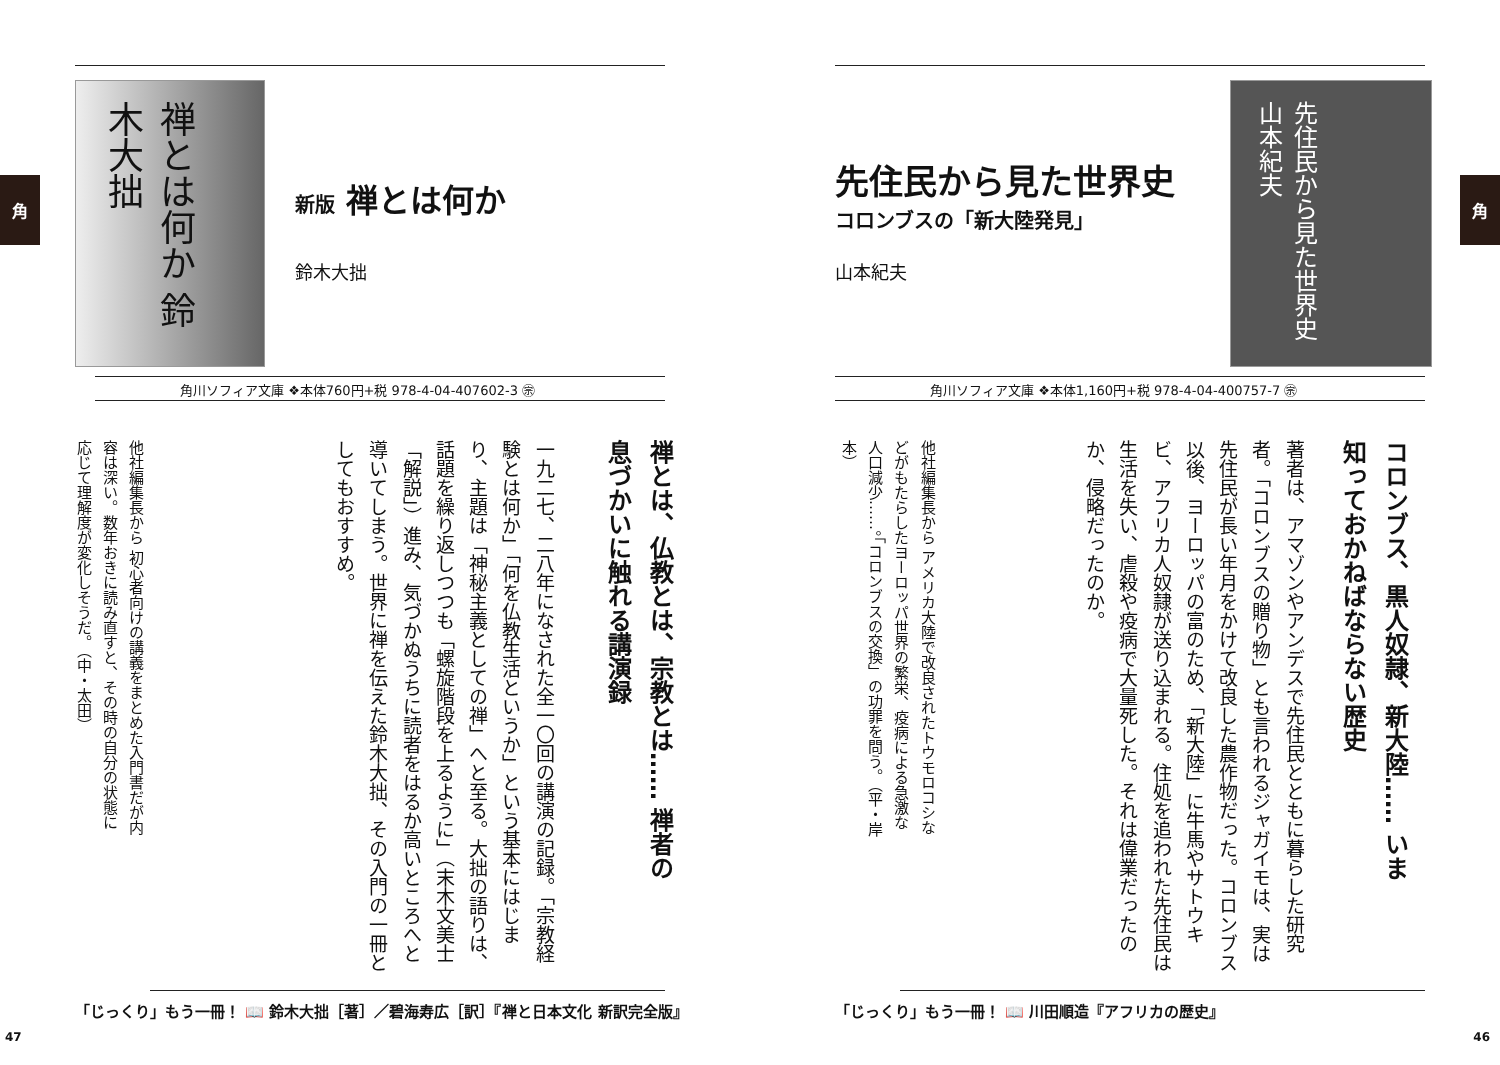角
禅とは何か 鈴木大拙
新版 禅とは何か
鈴木大拙
角川ソフィア文庫 ❖本体760円+税 978-4-04-407602-3 ㊪
禅とは、仏教とは、宗教とは…… 禅者の息づかいに触れる講演録
一九二七、二八年になされた全一〇回の講演の記録。「宗教経験とは何か」「何を仏教生活というか」という基本にはじまり、主題は「神秘主義としての禅」へと至る。大拙の語りは、話題を繰り返しつつも「螺旋階段を上るように」（末木文美士「解説」）進み、気づかぬうちに読者をはるか高いところへと導いてしまう。世界に禅を伝えた鈴木大拙、その入門の一冊としてもおすすめ。
他社編集長から 初心者向けの講義をまとめた入門書だが内容は深い。数年おきに読み直すと、その時の自分の状態に応じて理解度が変化しそうだ。（中・太田）
「じっくり」もう一冊！ 📖 鈴木大拙［著］／碧海寿広［訳］『禅と日本文化 新訳完全版』
47
角 先住民から見た世界史
コロンブスの「新大陸発見」
山本紀夫
先住民から見た世界史 山本紀夫
角川ソフィア文庫 ❖本体1,160円+税 978-4-04-400757-7 ㊪
コロンブス、黒人奴隷、新大陸…… いま知っておかねばならない歴史
著者は、アマゾンやアンデスで先住民とともに暮らした研究者。「コロンブスの贈り物」とも言われるジャガイモは、実は先住民が長い年月をかけて改良した農作物だった。コロンブス以後、ヨーロッパの富のため、「新大陸」に牛馬やサトウキビ、アフリカ人奴隷が送り込まれる。住処を追われた先住民は生活を失い、虐殺や疫病で大量死した。それは偉業だったのか、侵略だったのか。
他社編集長から アメリカ大陸で改良されたトウモロコシなどがもたらしたヨーロッパ世界の繁栄、疫病による急激な人口減少……。「コロンブスの交換」の功罪を問う。（平・岸本）
「じっくり」もう一冊！ 📖 川田順造『アフリカの歴史』
46